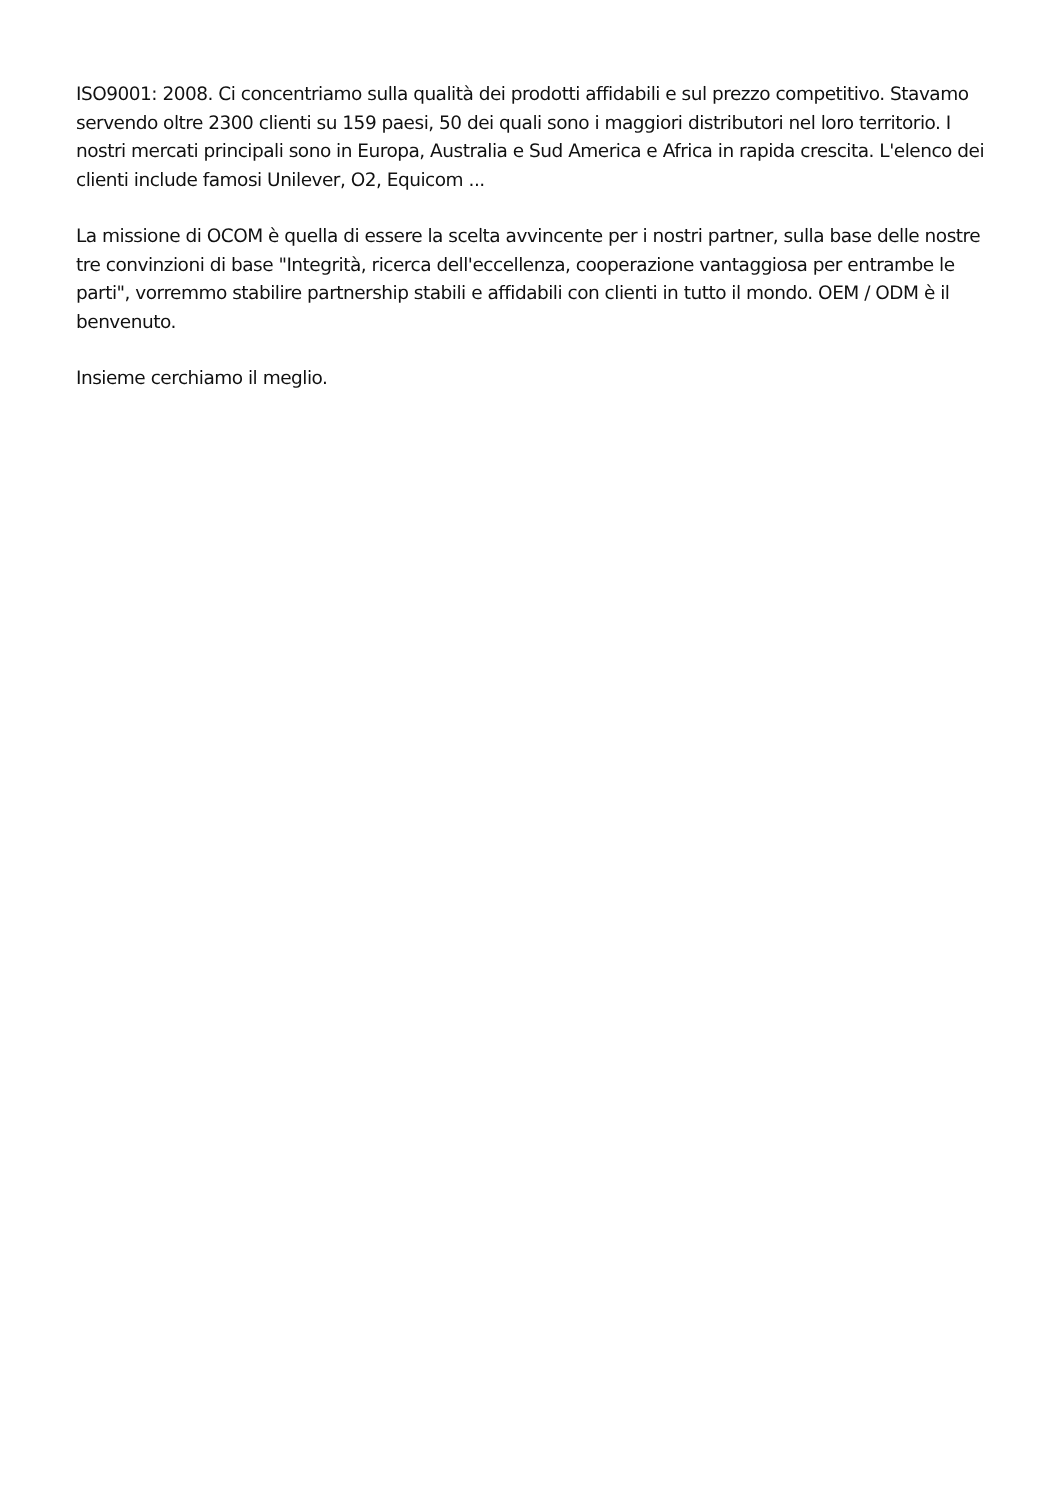ISO9001: 2008. Ci concentriamo sulla qualità dei prodotti affidabili e sul prezzo competitivo. Stavamo servendo oltre 2300 clienti su 159 paesi, 50 dei quali sono i maggiori distributori nel loro territorio. I nostri mercati principali sono in Europa, Australia e Sud America e Africa in rapida crescita. L'elenco dei clienti include famosi Unilever, O2, Equicom ...
La missione di OCOM è quella di essere la scelta avvincente per i nostri partner, sulla base delle nostre tre convinzioni di base "Integrità, ricerca dell'eccellenza, cooperazione vantaggiosa per entrambe le parti", vorremmo stabilire partnership stabili e affidabili con clienti in tutto il mondo. OEM / ODM è il benvenuto.
Insieme cerchiamo il meglio.